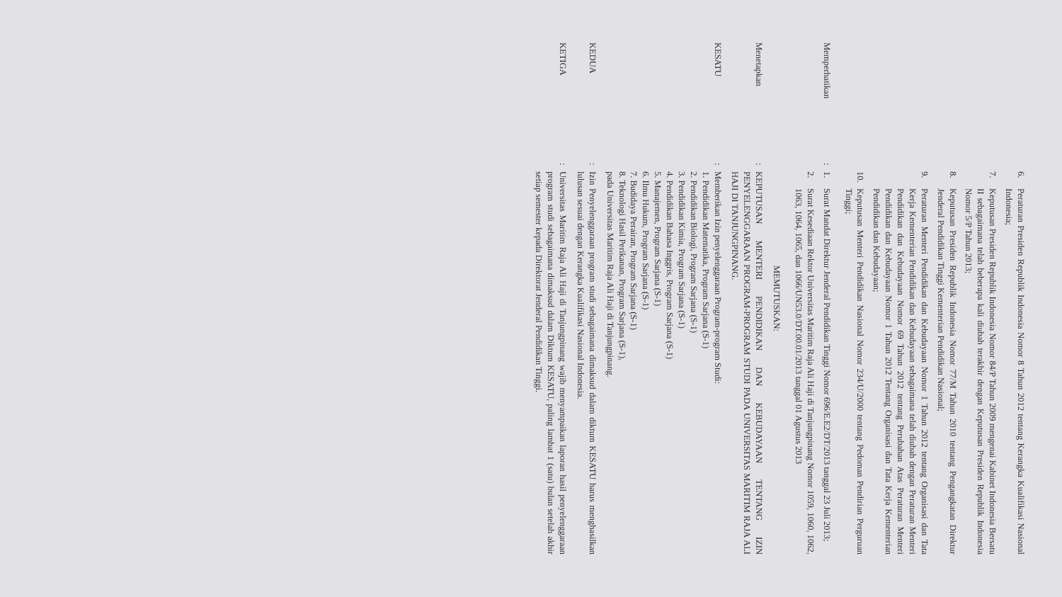6. Peraturan Presiden Republik Indonesia Nomor 8 Tahun 2012 tentang Kerangka Kualifikasi Nasional Indonesia;
7. Keputusan Presiden Republik Indonesia Nomor 84/P Tahun 2009 mengenai Kabinet Indonesia Bersatu II sebagaimana telah beberapa kali diubah terakhir dengan Keputusan Presiden Republik Indonesia Nomor 5/P Tahun 2013;
8. Keputusan Presiden Republik Indonesia Nomor 77/M Tahun 2010 tentang Pengangkatan Direktur Jenderal Pendidikan Tinggi Kementerian Pendidikan Nasional;
9. Peraturan Menteri Pendidikan dan Kebudayaan Nomor 1 Tahun 2012 tentang Organisasi dan Tata Kerja Kementerian Pendidikan dan Kebudayaan sebagaimana telah diubah dengan Peraturan Menteri Pendidikan dan Kebudayaan Nomor 69 Tahun 2012 tentang Perubahan Atas Peraturan Menteri Pendidikan dan Kebudayaan Nomor 1 Tahun 2012 Tentang Organisasi dan Tata Kerja Kementerian Pendidikan dan Kebudayaan;
10. Keputusan Menteri Pendidikan Nasional Nomor 234/U/2000 tentang Pedoman Pendirian Perguruan Tinggi;
Memperhatikan
:
1. Surat Mandat Direktur Jenderal Pendidikan Tinggi Nomor 696/E.E2/DT/2013 tanggal 23 Juli 2013;
2. Surat Kesediaan Rektor Universitas Maritim Raja Ali Haji di Tanjungpinang Nomor 1059, 1060, 1062, 1063, 1064, 1065, dan 1066/UN53.0/DT.00.01/2013 tanggal 01 Agustus 2013
MEMUTUSKAN:
Menetapkan
:
KEPUTUSAN MENTERI PENDIDIKAN DAN KEBUDAYAAN TENTANG IZIN PENYELENGGARAAN PROGRAM-PROGRAM STUDI PADA UNIVERSITAS MARITIM RAJA ALI HAJI DI TANJUNGPINANG.
KESATU
:
Memberikan Izin penyelenggaraan Program-program Studi:
1. Pendidikan Matematika, Program Sarjana (S-1)
2. Pendidikan Biologi, Program Sarjana (S-1)
3. Pendidikan Kimia, Program Sarjana (S-1)
4. Pendidikan Bahasa Inggris, Program Sarjana (S-1)
5. Manajemen, Program Sarjana (S-1)
6. Ilmu Hukum, Program Sarjana (S-1)
7. Budidaya Perairan, Program Sarjana (S-1)
8. Teknologi Hasil Perikanan, Program Sarjana (S-1),
pada Universitas Maritim Raja Ali Haji di Tanjungpinang.
KEDUA
:
Izin Penyelenggaraan program studi sebagaimana dimaksud dalam diktum KESATU harus menghasilkan lulusan sesuai dengan Kerangka Kualifikasi Nasional Indonesia.
KETIGA
:
Universitas Maritim Raja Ali Haji di Tanjungpinang wajib menyampaikan laporan hasil penyelenggaraan program studi sebagaimana dimaksud dalam Diktum KESATU, paling lambat 1 (satu) bulan setelah akhir setiap semester kepada Direktorat Jenderal Pendidikan Tinggi.